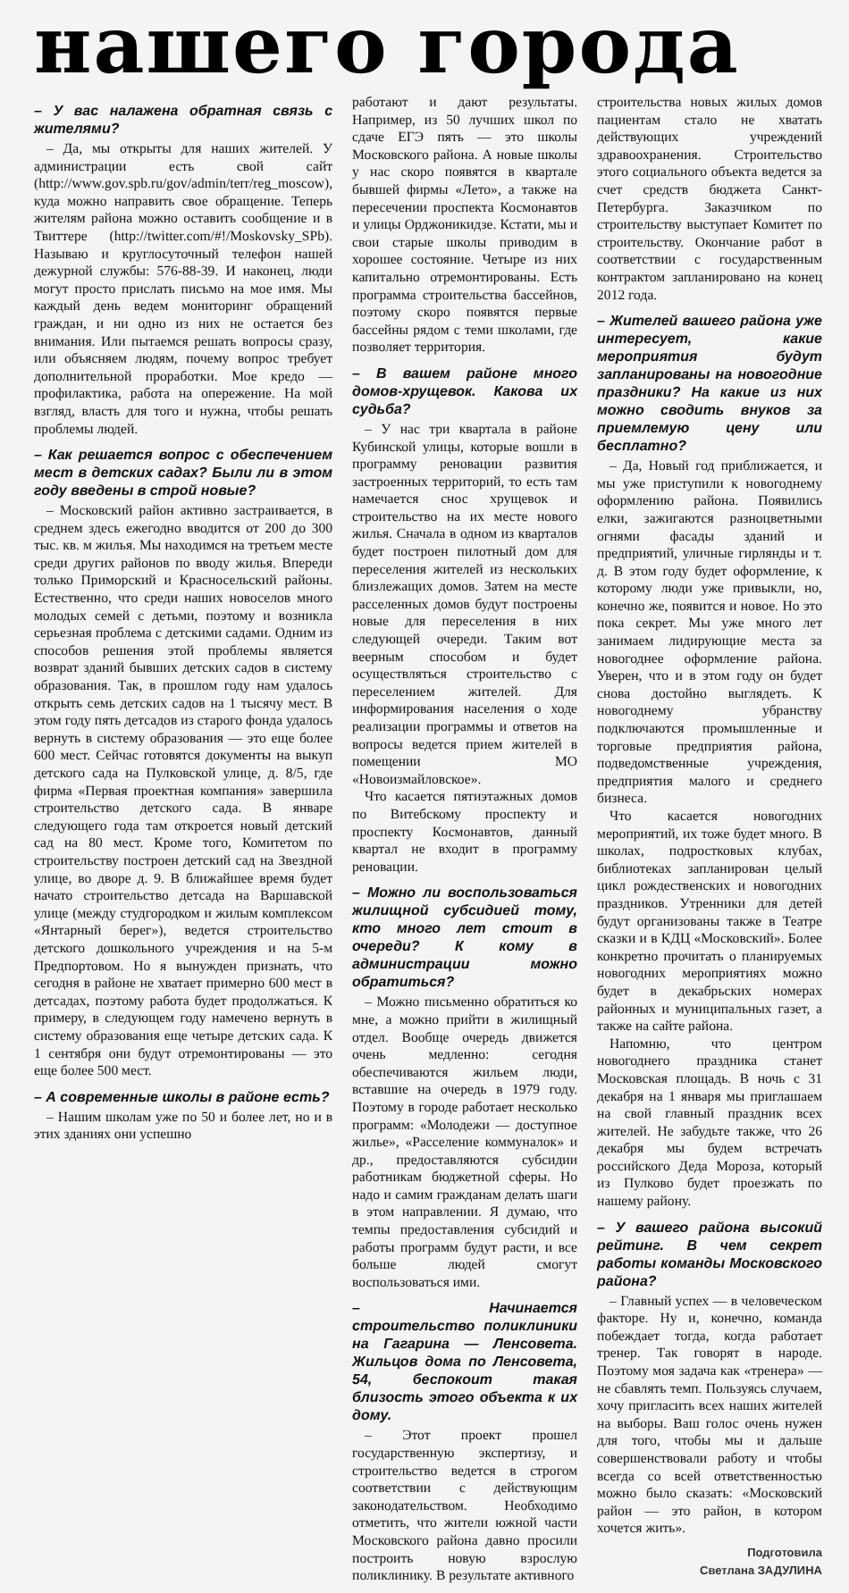нашего города
– У вас налажена обратная связь с жителями?
– Да, мы открыты для наших жителей. У администрации есть свой сайт (http://www.gov.spb.ru/gov/admin/terr/reg_moscow), куда можно направить свое обращение. Теперь жителям района можно оставить сообщение и в Твиттере (http://twitter.com/#!/Moskovsky_SPb). Называю и круглосуточный телефон нашей дежурной службы: 576-88-39. И наконец, люди могут просто прислать письмо на мое имя. Мы каждый день ведем мониторинг обращений граждан, и ни одно из них не остается без внимания. Или пытаемся решать вопросы сразу, или объясняем людям, почему вопрос требует дополнительной проработки. Мое кредо — профилактика, работа на опережение. На мой взгляд, власть для того и нужна, чтобы решать проблемы людей.
– Как решается вопрос с обеспечением мест в детских садах? Были ли в этом году введены в строй новые?
– Московский район активно застраивается, в среднем здесь ежегодно вводится от 200 до 300 тыс. кв. м жилья. Мы находимся на третьем месте среди других районов по вводу жилья. Впереди только Приморский и Красносельский районы. Естественно, что среди наших новоселов много молодых семей с детьми, поэтому и возникла серьезная проблема с детскими садами. Одним из способов решения этой проблемы является возврат зданий бывших детских садов в систему образования. Так, в прошлом году нам удалось открыть семь детских садов на 1 тысячу мест. В этом году пять детсадов из старого фонда удалось вернуть в систему образования — это еще более 600 мест. Сейчас готовятся документы на выкуп детского сада на Пулковской улице, д. 8/5, где фирма «Первая проектная компания» завершила строительство детского сада. В январе следующего года там откроется новый детский сад на 80 мест. Кроме того, Комитетом по строительству построен детский сад на Звездной улице, во дворе д. 9. В ближайшее время будет начато строительство детсада на Варшавской улице (между студгородком и жилым комплексом «Янтарный берег»), ведется строительство детского дошкольного учреждения и на 5-м Предпортовом. Но я вынужден признать, что сегодня в районе не хватает примерно 600 мест в детсадах, поэтому работа будет продолжаться. К примеру, в следующем году намечено вернуть в систему образования еще четыре детских сада. К 1 сентября они будут отремонтированы — это еще более 500 мест.
– А современные школы в районе есть?
– Нашим школам уже по 50 и более лет, но и в этих зданиях они успешно
работают и дают результаты. Например, из 50 лучших школ по сдаче ЕГЭ пять — это школы Московского района. А новые школы у нас скоро появятся в квартале бывшей фирмы «Лето», а также на пересечении проспекта Космонавтов и улицы Орджоникидзе. Кстати, мы и свои старые школы приводим в хорошее состояние. Четыре из них капитально отремонтированы. Есть программа строительства бассейнов, поэтому скоро появятся первые бассейны рядом с теми школами, где позволяет территория.
– В вашем районе много домов-хрущевок. Какова их судьба?
– У нас три квартала в районе Кубинской улицы, которые вошли в программу реновации развития застроенных территорий, то есть там намечается снос хрущевок и строительство на их месте нового жилья. Сначала в одном из кварталов будет построен пилотный дом для переселения жителей из нескольких близлежащих домов. Затем на месте расселенных домов будут построены новые для переселения в них следующей очереди. Таким вот веерным способом и будет осуществляться строительство с переселением жителей. Для информирования населения о ходе реализации программы и ответов на вопросы ведется прием жителей в помещении МО «Новоизмайловское».
Что касается пятиэтажных домов по Витебскому проспекту и проспекту Космонавтов, данный квартал не входит в программу реновации.
– Можно ли воспользоваться жилищной субсидией тому, кто много лет стоит в очереди? К кому в администрации можно обратиться?
– Можно письменно обратиться ко мне, а можно прийти в жилищный отдел. Вообще очередь движется очень медленно: сегодня обеспечиваются жильем люди, вставшие на очередь в 1979 году. Поэтому в городе работает несколько программ: «Молодежи — доступное жилье», «Расселение коммуналок» и др., предоставляются субсидии работникам бюджетной сферы. Но надо и самим гражданам делать шаги в этом направлении. Я думаю, что темпы предоставления субсидий и работы программ будут расти, и все больше людей смогут воспользоваться ими.
– Начинается строительство поликлиники на Гагарина — Ленсовета. Жильцов дома по Ленсовета, 54, беспокоит такая близость этого объекта к их дому.
– Этот проект прошел государственную экспертизу, и строительство ведется в строгом соответствии с действующим законодательством. Необходимо отметить, что жители южной части Московского района давно просили построить новую взрослую поликлинику. В результате активного
строительства новых жилых домов пациентам стало не хватать действующих учреждений здравоохранения. Строительство этого социального объекта ведется за счет средств бюджета Санкт-Петербурга. Заказчиком по строительству выступает Комитет по строительству. Окончание работ в соответствии с государственным контрактом запланировано на конец 2012 года.
– Жителей вашего района уже интересует, какие мероприятия будут запланированы на новогодние праздники? На какие из них можно сводить внуков за приемлемую цену или бесплатно?
– Да, Новый год приближается, и мы уже приступили к новогоднему оформлению района. Появились елки, зажигаются разноцветными огнями фасады зданий и предприятий, уличные гирлянды и т. д. В этом году будет оформление, к которому люди уже привыкли, но, конечно же, появится и новое. Но это пока секрет. Мы уже много лет занимаем лидирующие места за новогоднее оформление района. Уверен, что и в этом году он будет снова достойно выглядеть. К новогоднему убранству подключаются промышленные и торговые предприятия района, подведомственные учреждения, предприятия малого и среднего бизнеса.
Что касается новогодних мероприятий, их тоже будет много. В школах, подростковых клубах, библиотеках запланирован целый цикл рождественских и новогодних праздников. Утренники для детей будут организованы также в Театре сказки и в КДЦ «Московский». Более конкретно прочитать о планируемых новогодних мероприятиях можно будет в декабрьских номерах районных и муниципальных газет, а также на сайте района.
Напомню, что центром новогоднего праздника станет Московская площадь. В ночь с 31 декабря на 1 января мы приглашаем на свой главный праздник всех жителей. Не забудьте также, что 26 декабря мы будем встречать российского Деда Мороза, который из Пулково будет проезжать по нашему району.
– У вашего района высокий рейтинг. В чем секрет работы команды Московского района?
– Главный успех — в человеческом факторе. Ну и, конечно, команда побеждает тогда, когда работает тренер. Так говорят в народе. Поэтому моя задача как «тренера» — не сбавлять темп. Пользуясь случаем, хочу пригласить всех наших жителей на выборы. Ваш голос очень нужен для того, чтобы мы и дальше совершенствовали работу и чтобы всегда со всей ответственностью можно было сказать: «Московский район — это район, в котором хочется жить».
Подготовила
Светлана ЗАДУЛИНА